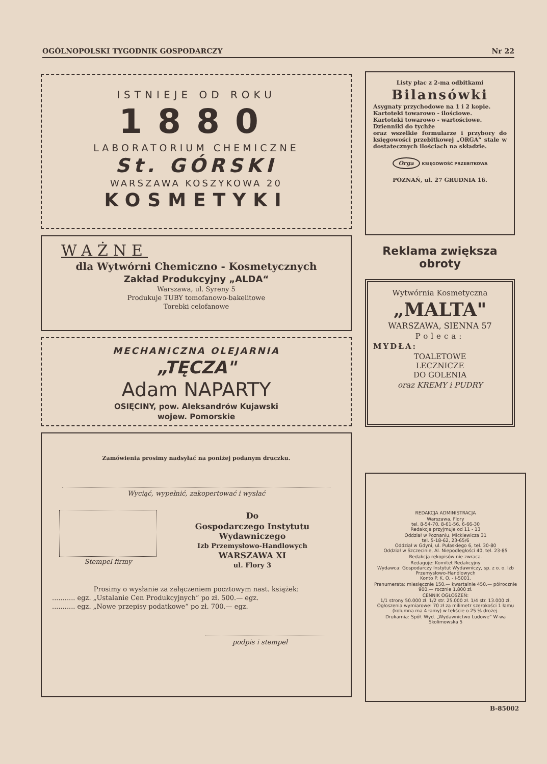OGÓLNOPOLSKI TYGODNIK GOSPODARCZY Nr 22
ISTNIEJE OD ROKU
1880
LABORATORIUM CHEMICZNE
St. GÓRSKI
WARSZAWA KOSZYKOWA 20
KOSMETYKI
WAŻNE
dla Wytwórni Chemiczno - Kosmetycznych
Zakład Produkcyjny „ALDA“
Warszawa, ul. Syreny 5
Produkuje TUBY tomofanowo-bakelitowe
Torebki celofanowe
MECHANICZNA OLEJARNIA
„TĘCZA"
Adam NAPARTY
OSIĘCINY, pow. Aleksandrów Kujawski
wojew. Pomorskie
Zamówienia prosimy nadsyłać na poniżej podanym druczku.
Wyciąć, wypełnić, zakopertować i wysłać
Stempel firmy
Do
Gospodarczego Instytutu Wydawniczego
Izb Przemysłowo-Handlowych
WARSZAWA XI
ul. Flory 3
Prosimy o wysłanie za załączeniem pocztowym nast. książek:
........... egz. „Ustalanie Cen Produkcyjnych“ po zł. 500.— egz.
........... egz. „Nowe przepisy podatkowe“ po zł. 700.— egz.
podpis i stempel
Listy płac z 2-ma odbitkami
Bilansówki
Asygnaty przychodowe na 1 i 2 kopie.
Kartoteki towarowo - ilościowe.
Kartoteki towarowo - wartościowe.
Dzienniki do tychże
oraz wszelkie formularze i przybory do księgowości przebitkowej „ORGA“ stale w dostatecznych ilościach na składzie.
Orga KSIĘGOWOŚĆ PRZEBITKOWA
POZNAŃ, ul. 27 GRUDNIA 16.
Reklama zwiększa obroty
Wytwórnia Kosmetyczna
„MALTA"
WARSZAWA, SIENNA 57
Poleca:
MYDŁA:
TOALETOWE
LECZNICZE
DO GOLENIA
oraz KREMY i PUDRY
REDAKCJA ADMINISTRACJA
Warszawa, Flory
tel. 8-54-70, 8-61-56, 6-66-30
Redakcja przyjmuje od 11 - 13
Oddział w Poznaniu, Mickiewicza 31
tel. 5-18-62, 23-65/6
Oddział w Gdyni, ul. Pułaskiego 6, tel. 30-80
Oddział w Szczecinie, Al. Niepodległości 40, tel. 23-85
Redakcja rękopisów nie zwraca.
Redaguje: Komitet Redakcyjny
Wydawca: Gospodarczy Instytut Wydawniczy, sp. z o. o. Izb Przemysłowo-Handlowych
Konto P. K. O. - I-5001.
Prenumerata: miesięcznie 150.— kwartalnie 450.— półrocznie 900.— rocznie 1.800 zł.
CENNIK OGŁOSZEŃ:
1/1 strony 50.000 zł. 1/2 str. 25.000 zł. 1/4 str. 13.000 zł.
Ogłoszenia wymiarowe: 70 zł za milimetr szerokości 1 łamu (kolumna ma 4 łamy) w tekście o 25 % drożej.
Drukarnia: Spół. Wyd. „Wydawnictwo Ludowe“ W-wa Skolimowska 5
B-85002